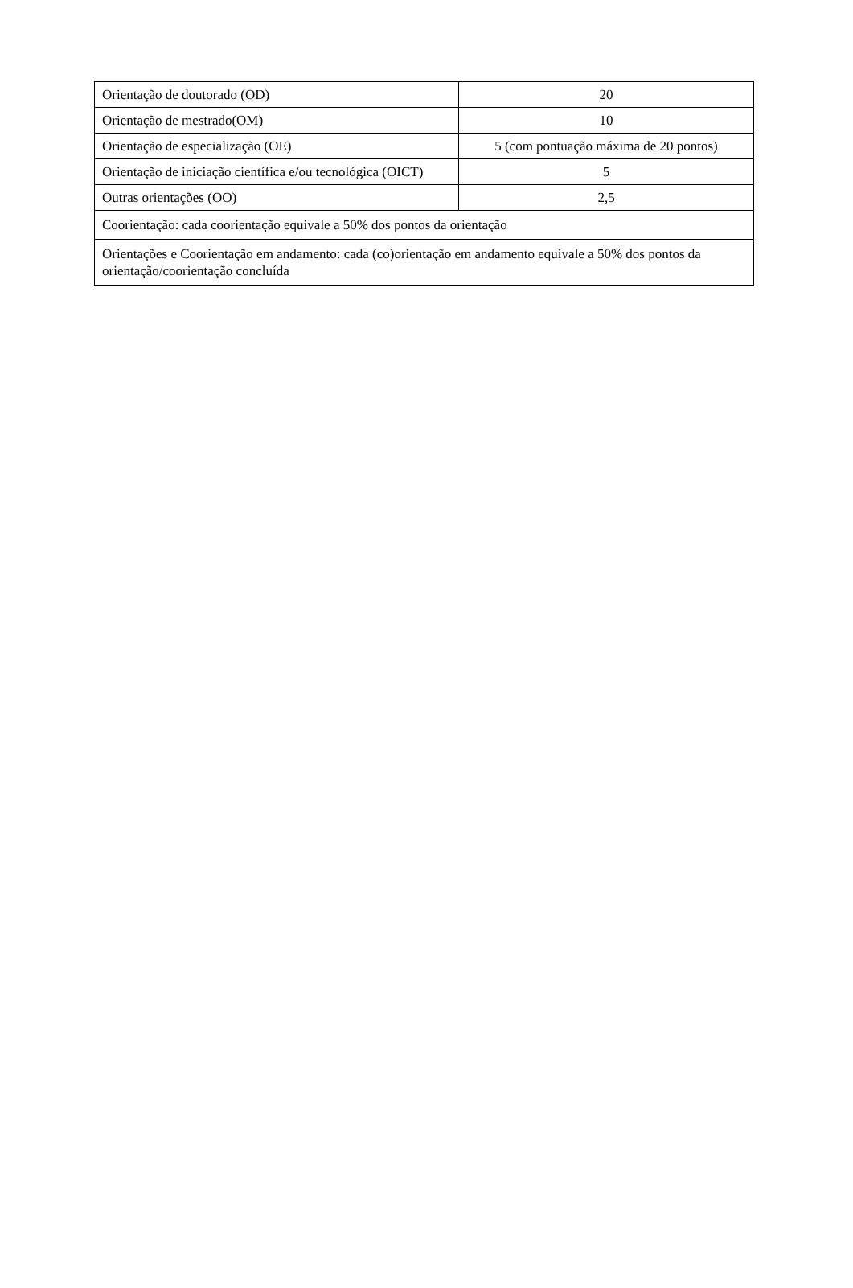| Orientação de doutorado (OD) | 20 |
| Orientação de mestrado(OM) | 10 |
| Orientação de especialização (OE) | 5 (com pontuação máxima de 20 pontos) |
| Orientação de iniciação científica e/ou tecnológica (OICT) | 5 |
| Outras orientações (OO) | 2,5 |
| Coorientação: cada coorientação equivale a 50% dos pontos da orientação | |
| Orientações e Coorientação em andamento: cada (co)orientação em andamento equivale a 50% dos pontos da orientação/coorientação concluída | |